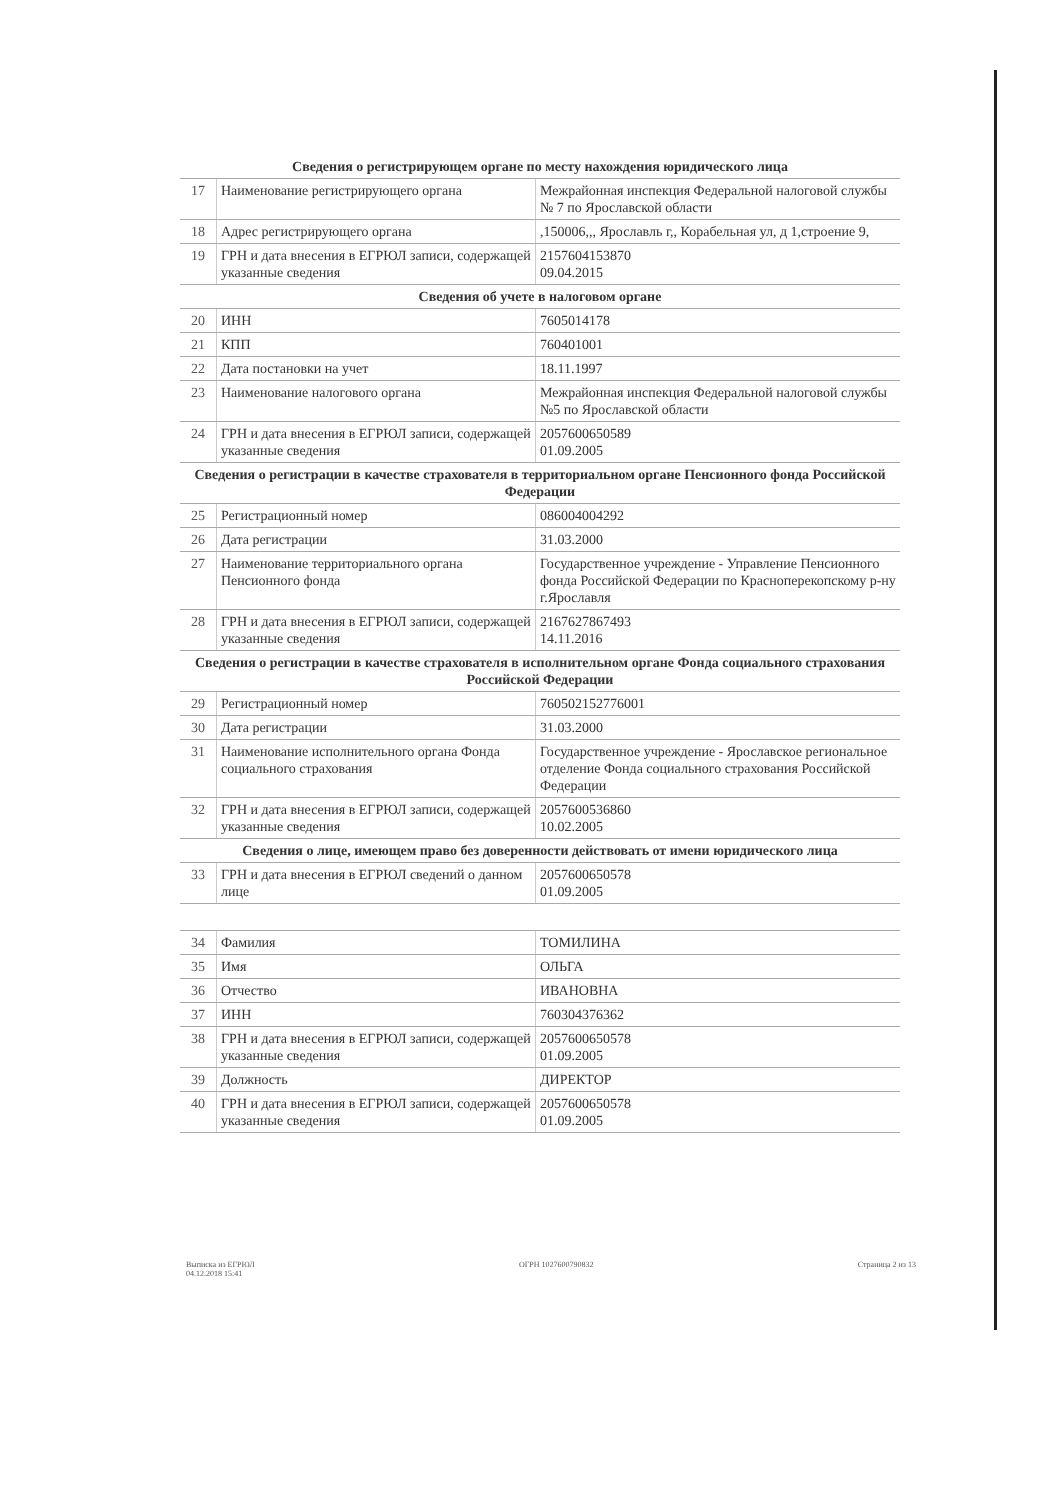| Сведения о регистрирующем органе по месту нахождения юридического лица | | |
| --- | --- | --- |
| 17 | Наименование регистрирующего органа | Межрайонная инспекция Федеральной налоговой службы № 7 по Ярославской области |
| 18 | Адрес регистрирующего органа | ,150006,,, Ярославль г,, Корабельная ул, д 1,строение 9, |
| 19 | ГРН и дата внесения в ЕГРЮЛ записи, содержащей указанные сведения | 2157604153870 09.04.2015 |
| Сведения об учете в налоговом органе | | |
| 20 | ИНН | 7605014178 |
| 21 | КПП | 760401001 |
| 22 | Дата постановки на учет | 18.11.1997 |
| 23 | Наименование налогового органа | Межрайонная инспекция Федеральной налоговой службы №5 по Ярославской области |
| 24 | ГРН и дата внесения в ЕГРЮЛ записи, содержащей указанные сведения | 2057600650589 01.09.2005 |
| Сведения о регистрации в качестве страхователя в территориальном органе Пенсионного фонда Российской Федерации | | |
| 25 | Регистрационный номер | 086004004292 |
| 26 | Дата регистрации | 31.03.2000 |
| 27 | Наименование территориального органа Пенсионного фонда | Государственное учреждение - Управление Пенсионного фонда Российской Федерации по Красноперекопскому р-ну г.Ярославля |
| 28 | ГРН и дата внесения в ЕГРЮЛ записи, содержащей указанные сведения | 2167627867493 14.11.2016 |
| Сведения о регистрации в качестве страхователя в исполнительном органе Фонда социального страхования Российской Федерации | | |
| 29 | Регистрационный номер | 760502152776001 |
| 30 | Дата регистрации | 31.03.2000 |
| 31 | Наименование исполнительного органа Фонда социального страхования | Государственное учреждение - Ярославское региональное отделение Фонда социального страхования Российской Федерации |
| 32 | ГРН и дата внесения в ЕГРЮЛ записи, содержащей указанные сведения | 2057600536860 10.02.2005 |
| Сведения о лице, имеющем право без доверенности действовать от имени юридического лица | | |
| 33 | ГРН и дата внесения в ЕГРЮЛ сведений о данном лице | 2057600650578 01.09.2005 |
| 34 | Фамилия | ТОМИЛИНА |
| 35 | Имя | ОЛЬГА |
| 36 | Отчество | ИВАНОВНА |
| 37 | ИНН | 760304376362 |
| 38 | ГРН и дата внесения в ЕГРЮЛ записи, содержащей указанные сведения | 2057600650578 01.09.2005 |
| 39 | Должность | ДИРЕКТОР |
| 40 | ГРН и дата внесения в ЕГРЮЛ записи, содержащей указанные сведения | 2057600650578 01.09.2005 |
Выписка из ЕГРЮЛ
04.12.2018 15:41
ОГРН 1027600790832 Страница 2 из 13